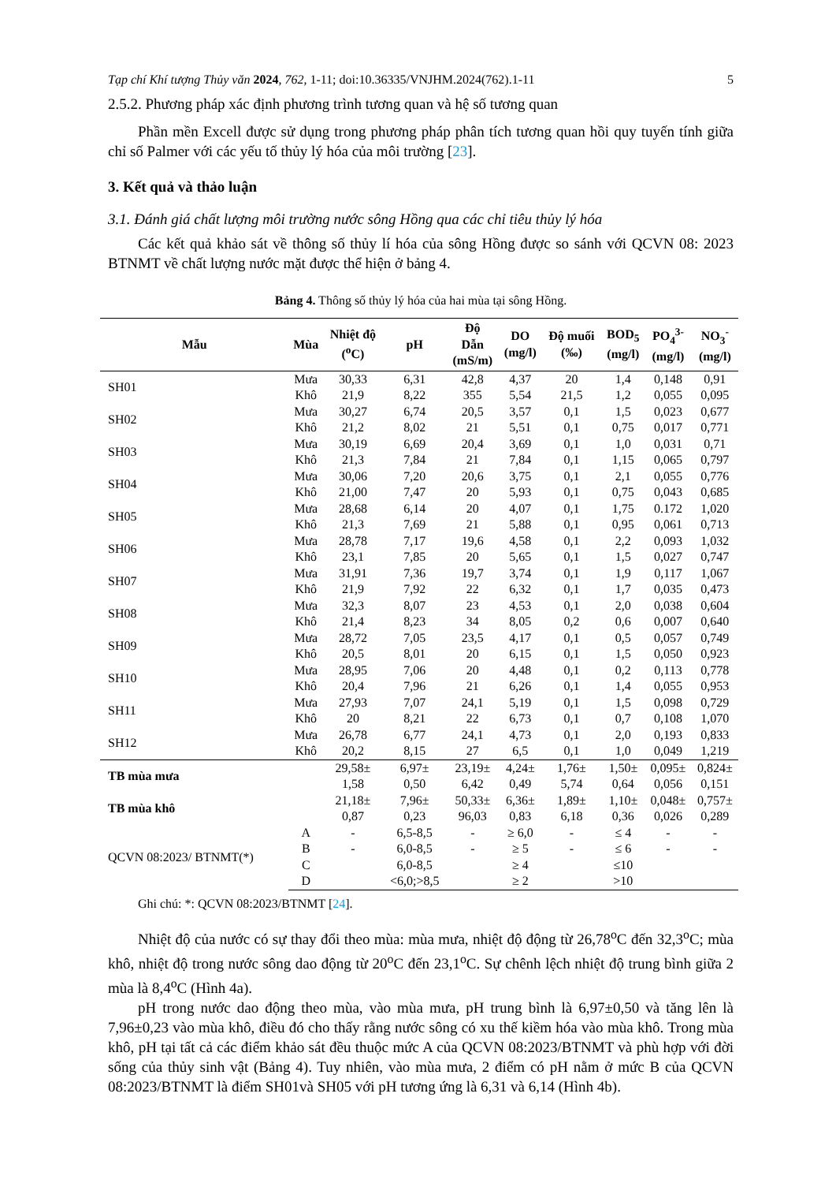Tạp chí Khí tượng Thủy văn 2024, 762, 1-11; doi:10.36335/VNJHM.2024(762).1-11 5
2.5.2. Phương pháp xác định phương trình tương quan và hệ số tương quan
Phần mền Excell được sử dụng trong phương pháp phân tích tương quan hồi quy tuyến tính giữa chỉ số Palmer với các yếu tố thủy lý hóa của môi trường [23].
3. Kết quả và thảo luận
3.1. Đánh giá chất lượng môi trường nước sông Hồng qua các chỉ tiêu thủy lý hóa
Các kết quả khảo sát về thông số thủy lí hóa của sông Hồng được so sánh với QCVN 08: 2023 BTNMT về chất lượng nước mặt được thể hiện ở bảng 4.
Bảng 4. Thông số thủy lý hóa của hai mùa tại sông Hồng.
| Mẫu | Mùa | Nhiệt độ (<sup>o</sup>C) | pH | Độ Dẫn (mS/m) | DO (mg/l) | Độ muối (‰) | BOD<sub>5</sub> (mg/l) | PO<sub>4</sub><sup>3-</sup> (mg/l) | NO<sub>3</sub><sup>-</sup> (mg/l) |
| --- | --- | --- | --- | --- | --- | --- | --- | --- | --- |
| SH01 | Mưa | 30,33 | 6,31 | 42,8 | 4,37 | 20 | 1,4 | 0,148 | 0,91 |
| | Khô | 21,9 | 8,22 | 355 | 5,54 | 21,5 | 1,2 | 0,055 | 0,095 |
| SH02 | Mưa | 30,27 | 6,74 | 20,5 | 3,57 | 0,1 | 1,5 | 0,023 | 0,677 |
| | Khô | 21,2 | 8,02 | 21 | 5,51 | 0,1 | 0,75 | 0,017 | 0,771 |
| SH03 | Mưa | 30,19 | 6,69 | 20,4 | 3,69 | 0,1 | 1,0 | 0,031 | 0,71 |
| | Khô | 21,3 | 7,84 | 21 | 7,84 | 0,1 | 1,15 | 0,065 | 0,797 |
| SH04 | Mưa | 30,06 | 7,20 | 20,6 | 3,75 | 0,1 | 2,1 | 0,055 | 0,776 |
| | Khô | 21,00 | 7,47 | 20 | 5,93 | 0,1 | 0,75 | 0,043 | 0,685 |
| SH05 | Mưa | 28,68 | 6,14 | 20 | 4,07 | 0,1 | 1,75 | 0.172 | 1,020 |
| | Khô | 21,3 | 7,69 | 21 | 5,88 | 0,1 | 0,95 | 0,061 | 0,713 |
| SH06 | Mưa | 28,78 | 7,17 | 19,6 | 4,58 | 0,1 | 2,2 | 0,093 | 1,032 |
| | Khô | 23,1 | 7,85 | 20 | 5,65 | 0,1 | 1,5 | 0,027 | 0,747 |
| SH07 | Mưa | 31,91 | 7,36 | 19,7 | 3,74 | 0,1 | 1,9 | 0,117 | 1,067 |
| | Khô | 21,9 | 7,92 | 22 | 6,32 | 0,1 | 1,7 | 0,035 | 0,473 |
| SH08 | Mưa | 32,3 | 8,07 | 23 | 4,53 | 0,1 | 2,0 | 0,038 | 0,604 |
| | Khô | 21,4 | 8,23 | 34 | 8,05 | 0,2 | 0,6 | 0,007 | 0,640 |
| SH09 | Mưa | 28,72 | 7,05 | 23,5 | 4,17 | 0,1 | 0,5 | 0,057 | 0,749 |
| | Khô | 20,5 | 8,01 | 20 | 6,15 | 0,1 | 1,5 | 0,050 | 0,923 |
| SH10 | Mưa | 28,95 | 7,06 | 20 | 4,48 | 0,1 | 0,2 | 0,113 | 0,778 |
| | Khô | 20,4 | 7,96 | 21 | 6,26 | 0,1 | 1,4 | 0,055 | 0,953 |
| SH11 | Mưa | 27,93 | 7,07 | 24,1 | 5,19 | 0,1 | 1,5 | 0,098 | 0,729 |
| | Khô | 20 | 8,21 | 22 | 6,73 | 0,1 | 0,7 | 0,108 | 1,070 |
| SH12 | Mưa | 26,78 | 6,77 | 24,1 | 4,73 | 0,1 | 2,0 | 0,193 | 0,833 |
| | Khô | 20,2 | 8,15 | 27 | 6,5 | 0,1 | 1,0 | 0,049 | 1,219 |
| TB mùa mưa | | 29,58± 1,58 | 6,97± 0,50 | 23,19± 6,42 | 4,24± 0,49 | 1,76± 5,74 | 1,50± 0,64 | 0,095± 0,056 | 0,824± 0,151 |
| TB mùa khô | | 21,18± 0,87 | 7,96± 0,23 | 50,33± 96,03 | 6,36± 0,83 | 1,89± 6,18 | 1,10± 0,36 | 0,048± 0,026 | 0,757± 0,289 |
| QCVN 08:2023/ BTNMT(*) | A | - | 6,5-8,5 | - | ≥ 6,0 | - | ≤ 4 | - | - |
| | B | - | 6,0-8,5 | - | ≥ 5 | - | ≤ 6 | - | - |
| | C | | 6,0-8,5 | | ≥ 4 | | ≤10 | | |
| | D | | <6,0;>8,5 | | ≥ 2 | | >10 | | |
Ghi chú: *: QCVN 08:2023/BTNMT [24].
Nhiệt độ của nước có sự thay đổi theo mùa: mùa mưa, nhiệt độ động từ 26,78<sup>o</sup>C đến 32,3<sup>o</sup>C; mùa khô, nhiệt độ trong nước sông dao động từ 20<sup>o</sup>C đến 23,1<sup>o</sup>C. Sự chênh lệch nhiệt độ trung bình giữa 2 mùa là 8,4<sup>o</sup>C (Hình 4a).
pH trong nước dao động theo mùa, vào mùa mưa, pH trung bình là 6,97±0,50 và tăng lên là 7,96±0,23 vào mùa khô, điều đó cho thấy rằng nước sông có xu thế kiềm hóa vào mùa khô. Trong mùa khô, pH tại tất cả các điểm khảo sát đều thuộc mức A của QCVN 08:2023/BTNMT và phù hợp với đời sống của thủy sinh vật (Bảng 4). Tuy nhiên, vào mùa mưa, 2 điểm có pH nằm ở mức B của QCVN 08:2023/BTNMT là điểm SH01và SH05 với pH tương ứng là 6,31 và 6,14 (Hình 4b).